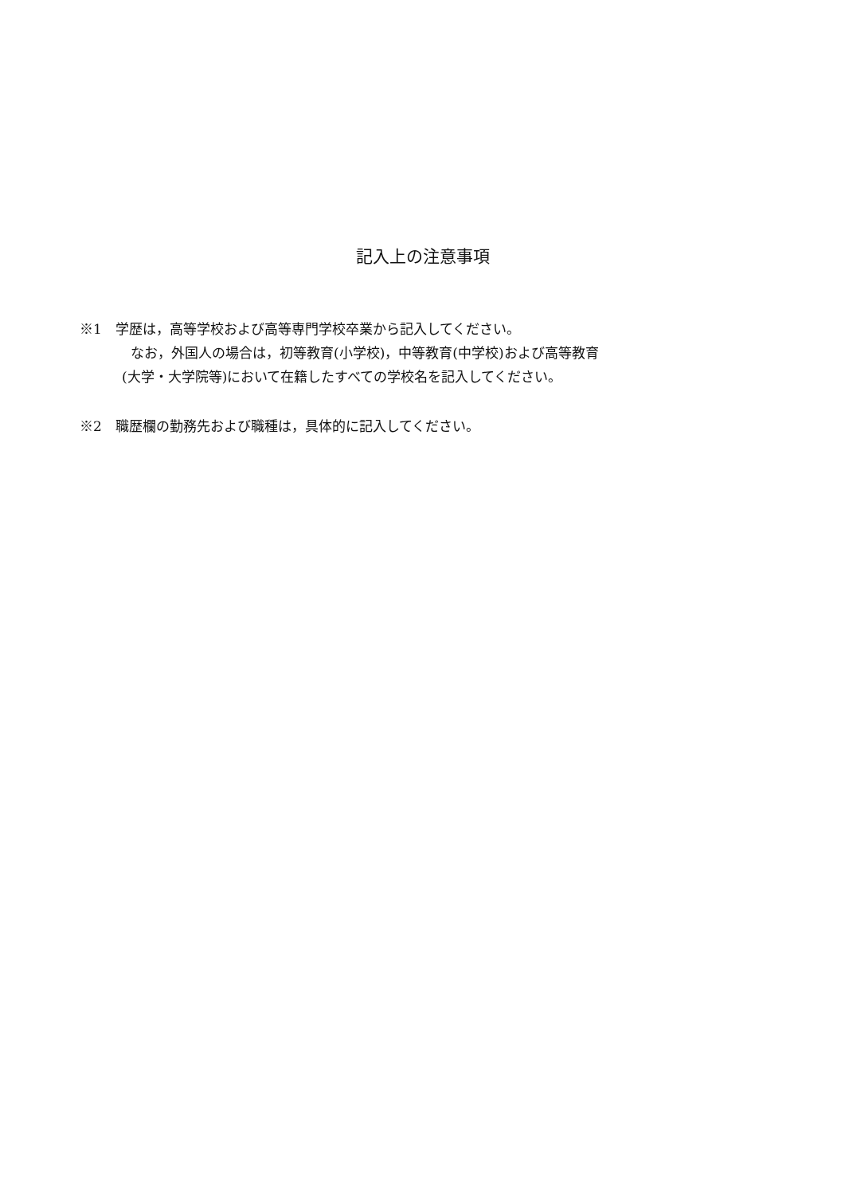記入上の注意事項
※1　学歴は，高等学校および高等専門学校卒業から記入してください。
なお，外国人の場合は，初等教育(小学校)，中等教育(中学校)および高等教育
(大学・大学院等)において在籍したすべての学校名を記入してください。
※2　職歴欄の勤務先および職種は，具体的に記入してください。